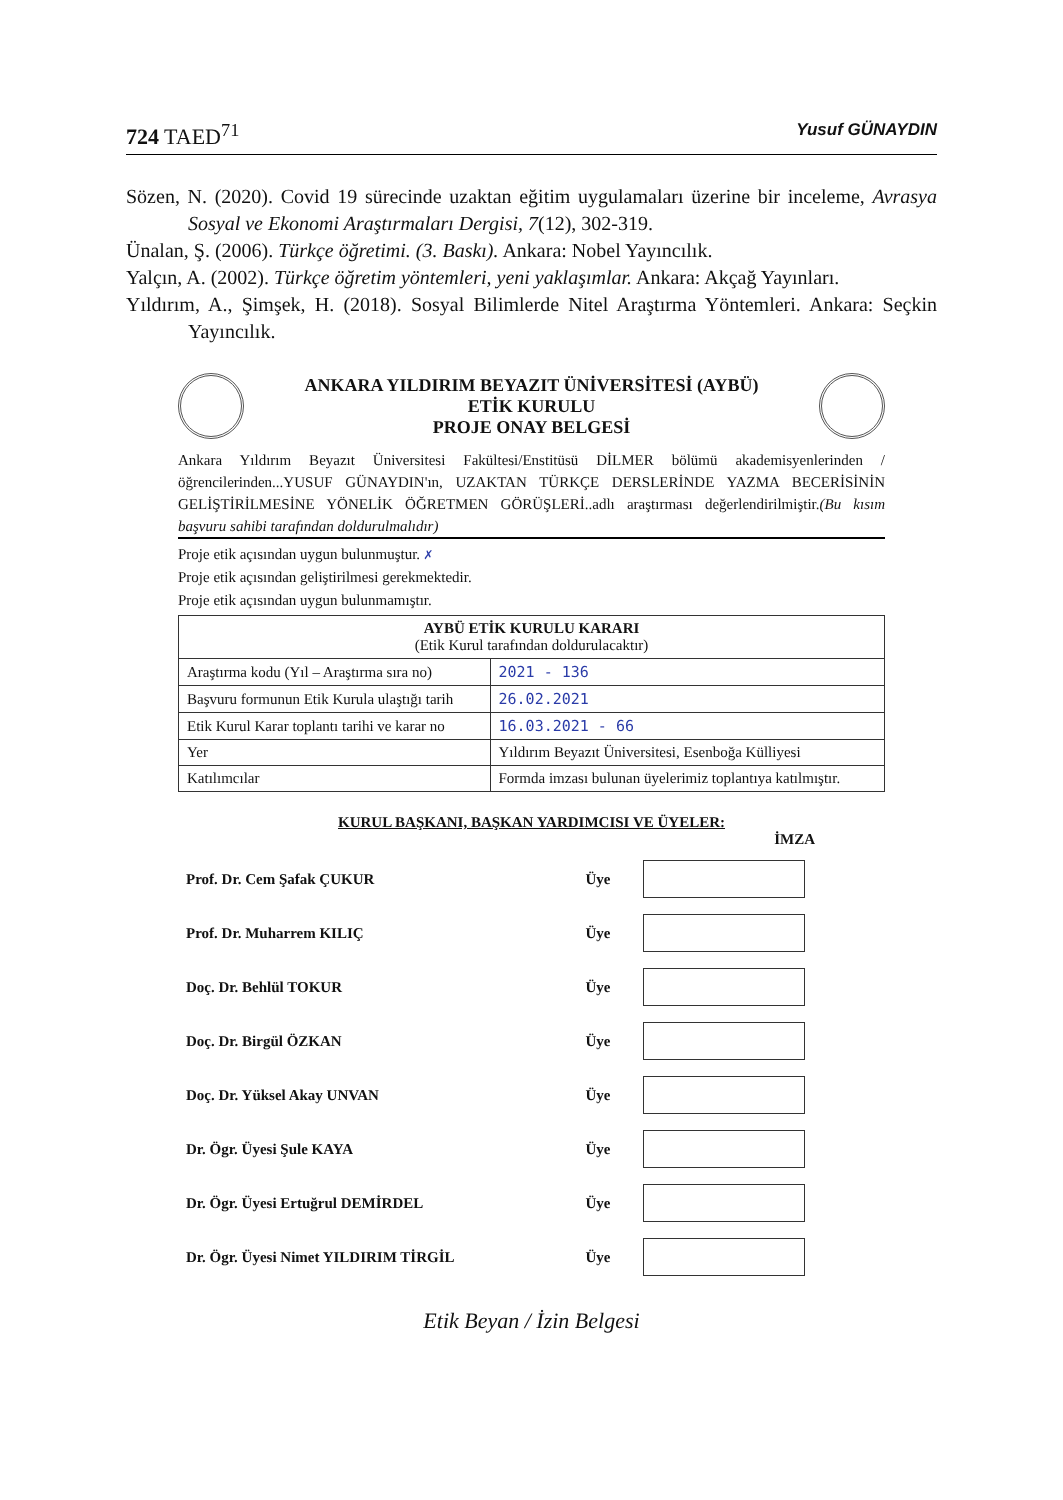724 TAED<sup>71</sup> Yusuf GÜNAYDIN
Sözen, N. (2020). Covid 19 sürecinde uzaktan eğitim uygulamaları üzerine bir inceleme, Avrasya Sosyal ve Ekonomi Araştırmaları Dergisi, 7(12), 302-319.
Ünalan, Ş. (2006). Türkçe öğretimi. (3. Baskı). Ankara: Nobel Yayıncılık.
Yalçın, A. (2002). Türkçe öğretim yöntemleri, yeni yaklaşımlar. Ankara: Akçağ Yayınları.
Yıldırım, A., Şimşek, H. (2018). Sosyal Bilimlerde Nitel Araştırma Yöntemleri. Ankara: Seçkin Yayıncılık.
ANKARA YILDIRIM BEYAZIT ÜNİVERSİTESİ (AYBÜ)
ETİK KURULU
PROJE ONAY BELGESİ
Ankara Yıldırım Beyazıt Üniversitesi Fakültesi/Enstitüsü DİLMER bölümü akademisyenlerinden / öğrencilerinden...YUSUF GÜNAYDIN'ın, UZAKTAN TÜRKÇE DERSLERİNDE YAZMA BECERİSİNİN GELİŞTİRİLMESİNE YÖNELİK ÖĞRETMEN GÖRÜŞLERİ..adlı araştırması değerlendirilmiştir.(Bu kısım başvuru sahibi tarafından doldurulmalıdır)
Proje etik açısından uygun bulunmuştur. ✗
Proje etik açısından geliştirilmesi gerekmektedir.
Proje etik açısından uygun bulunmamıştır.
| AYBÜ ETİK KURULU KARARI (Etik Kurul tarafından doldurulacaktır) | |
| --- | --- |
| Araştırma kodu (Yıl – Araştırma sıra no) | 2021 - 136 |
| Başvuru formunun Etik Kurula ulaştığı tarih | 26.02.2021 |
| Etik Kurul Karar toplantı tarihi ve karar no | 16.03.2021 - 66 |
| Yer | Yıldırım Beyazıt Üniversitesi, Esenboğa Külliyesi |
| Katılımcılar | Formda imzası bulunan üyelerimiz toplantıya katılmıştır. |
KURUL BAŞKANI, BAŞKAN YARDIMCISI VE ÜYELER:
İMZA
| Prof. Dr. Cem Şafak ÇUKUR | Üye | |
| Prof. Dr. Muharrem KILIÇ | Üye | |
| Doç. Dr. Behlül TOKUR | Üye | |
| Doç. Dr. Birgül ÖZKAN | Üye | |
| Doç. Dr. Yüksel Akay UNVAN | Üye | |
| Dr. Ögr. Üyesi Şule KAYA | Üye | |
| Dr. Ögr. Üyesi Ertuğrul DEMİRDEL | Üye | |
| Dr. Ögr. Üyesi Nimet YILDIRIM TİRGİL | Üye | |
Etik Beyan / İzin Belgesi